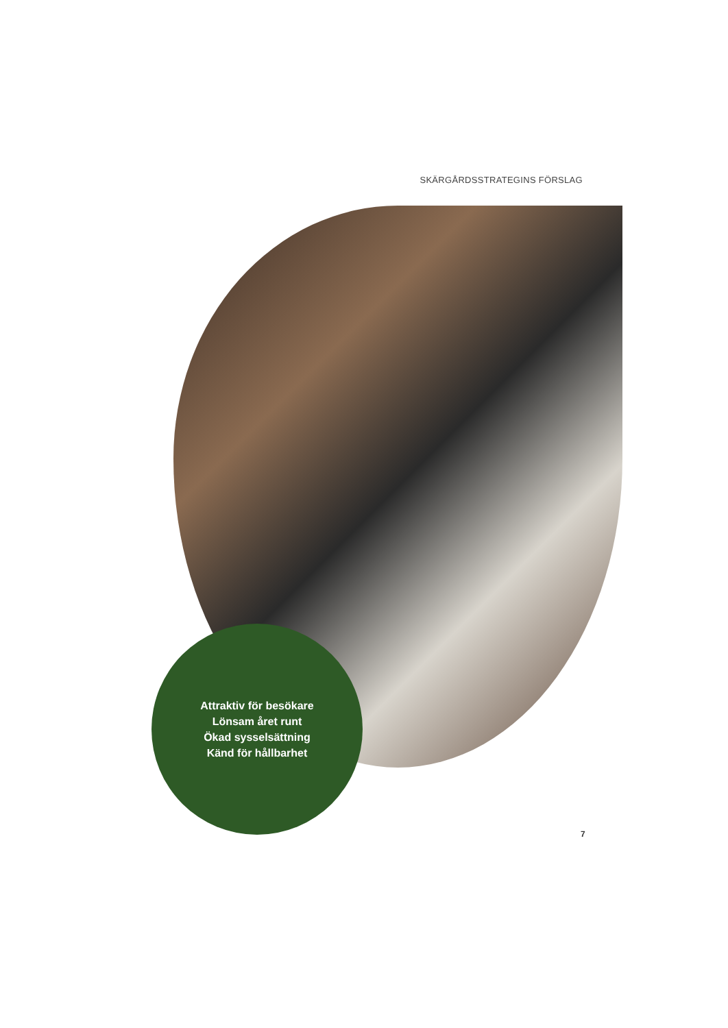SKÄRGÅRDSSTRATEGINS FÖRSLAG
Attraktiv för besökare
Lönsam året runt
Ökad sysselsättning
Känd för hållbarhet
7